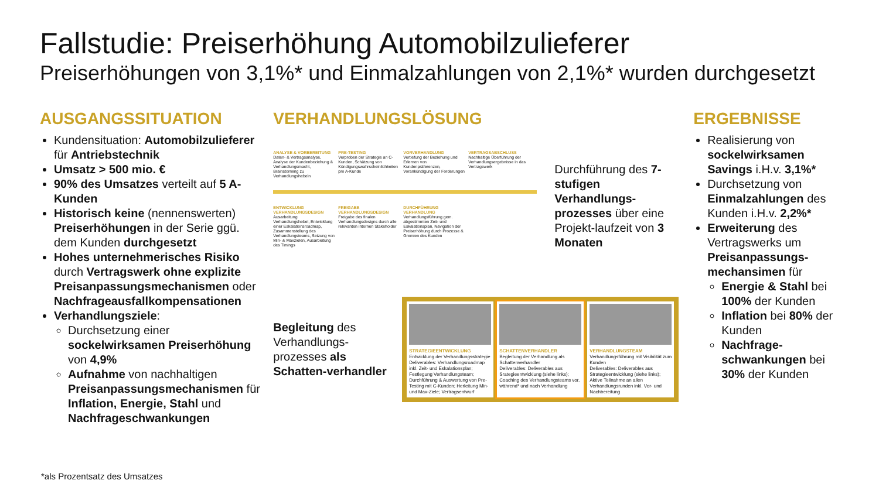Fallstudie: Preiserhöhung Automobilzulieferer
Preiserhöhungen von 3,1%* und Einmalzahlungen von 2,1%* wurden durchgesetzt
AUSGANGSSITUATION
Kundensituation: Automobilzulieferer für Antriebstechnik
Umsatz > 500 mio. €
90% des Umsatzes verteilt auf 5 A-Kunden
Historisch keine (nennenswerten) Preiserhöhungen in der Serie ggü. dem Kunden durchgesetzt
Hohes unternehmerisches Risiko durch Vertragswerk ohne explizite Preisanpassungsmechanismen oder Nachfrageausfallkompensationen
Verhandlungsziele:
Durchsetzung einer sockelwirksamen Preiserhöhung von 4,9%
Aufnahme von nachhaltigen Preisanpassungsmechanismen für Inflation, Energie, Stahl und Nachfrageschwankungen
VERHANDLUNGSLÖSUNG
ANALYSE & VORBEREITUNG
Daten- & Vertragsanalyse, Analyse der Kundenbeziehung & Verhandlungsmacht, Brainstorming zu Verhandlungshebeln
PRE-TESTING
Verproben der Strategie an C-Kunden, Schätzung von Kündigungswahrscheinlichkeiten pro A-Kunde
VORVERHANDLUNG
Vertiefung der Beziehung und Erlernen von Kundenpräferenzen, Vorankündigung der Forderungen
VERTRAGSABSCHLUSS
Nachhaltige Überführung der Verhandlungsergebnisse in das Vertragswerk
ENTWICKLUNG VERHANDLUNGSDESIGN
Ausarbeitung Verhandlungshebel, Entwicklung einer Eskalationsroadmap, Zusammenstellung des Verhandlungsteams, Setzung von Min- & Maxzielen, Ausarbeitung des Timings
FREIGABE VERHANDLUNGSDESIGN
Freigabe des finalen Verhandlungsdesigns durch alle relevanten internen Stakeholder
DURCHFÜHRUNG VERHANDLUNG
Verhandlungsführung gem. abgestimmten Zeit- und Eskalationsplan, Navigation der Preiserhöhung durch Prozesse & Gremien des Kunden
Durchführung des 7-stufigen Verhandlungs-prozesses über eine Projekt-laufzeit von 3 Monaten
Begleitung des Verhandlungs-prozesses als Schatten-verhandler
STRATEGIEENTWICKLUNG
Entwicklung der Verhandlungsstrategie
Deliverables: Verhandlungsroadmap inkl. Zeit- und Eskalationsplan; Festlegung Verhandlungsteam; Durchführung & Auswertung von Pre-Testing mit C-Kunden; Herleitung Min- und Max-Ziele; Vertragsentwurf
SCHATTENVERHANDLER
Begleitung der Verhandlung als Schattenverhandler
Deliverables: Deliverables aus Srategieentwicklung (siehe links); Coaching des Verhandlungsteams vor, während* und nach Verhandlung
VERHANDLUNGSTEAM
Verhandlungsführung mit Visibilität zum Kunden
Deliverables: Deliverables aus Strategieentwicklung (siehe links); Aktive Teilnahme an allen Verhandlungsrunden inkl. Vor- und Nachbereitung
ERGEBNISSE
Realisierung von sockelwirksamen Savings i.H.v. 3,1%*
Durchsetzung von Einmalzahlungen des Kunden i.H.v. 2,2%*
Erweiterung des Vertragswerks um Preisanpassungs-mechansimen für
Energie & Stahl bei 100% der Kunden
Inflation bei 80% der Kunden
Nachfrage-schwankungen bei 30% der Kunden
*als Prozentsatz des Umsatzes